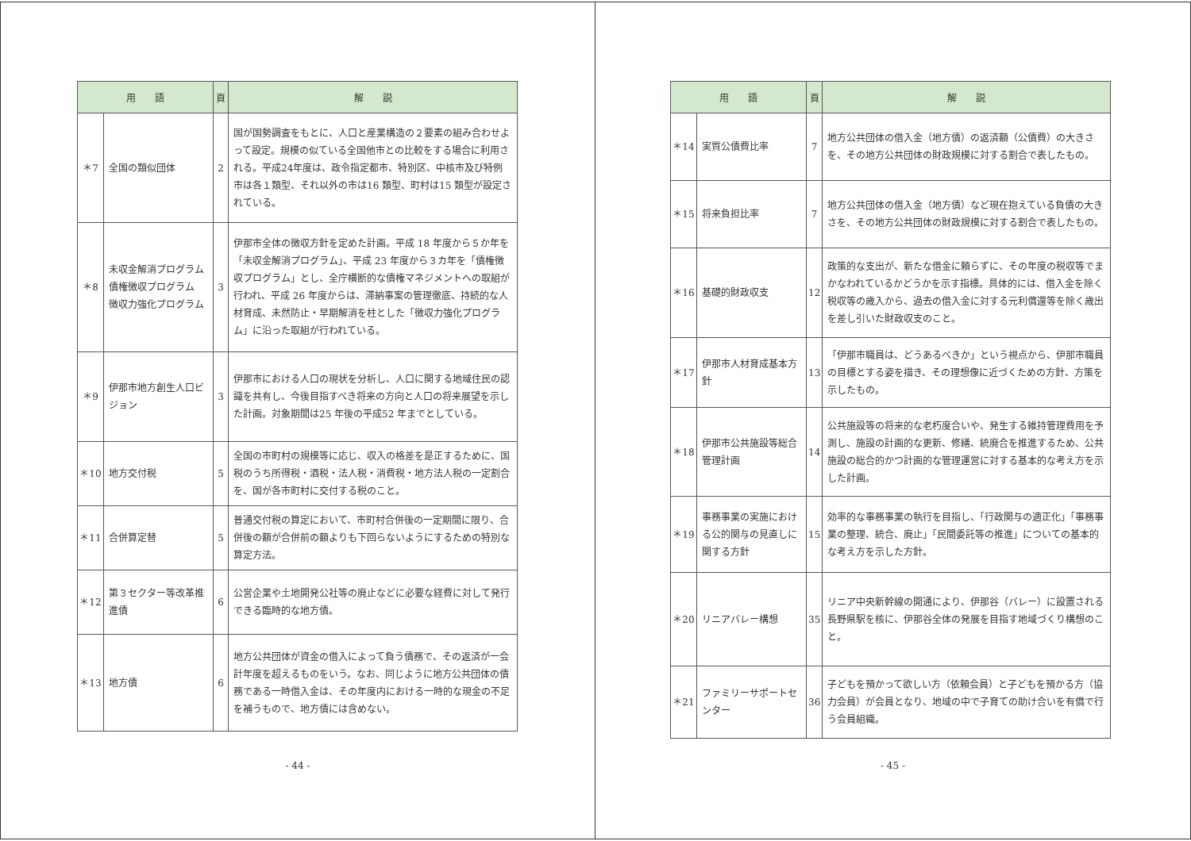| 用 語 | | 頁 | 解 説 |
| --- | --- | --- | --- |
| ＊7 | 全国の類似団体 | 2 | 国が国勢調査をもとに、人口と産業構造の２要素の組み合わせよって設定。規模の似ている全国他市との比較をする場合に利用される。平成24年度は、政令指定都市、特別区、中核市及び特例市は各１類型、それ以外の市は16 類型、町村は15 類型が設定されている。 |
| ＊8 | 未収金解消プログラム 債権徴収プログラム 徴収力強化プログラム | 3 | 伊那市全体の徴収方針を定めた計画。平成 18 年度から５か年を「未収金解消プログラム」、平成 23 年度から３カ年を「債権徴収プログラム」とし、全庁横断的な債権マネジメントへの取組が行われ、平成 26 年度からは、滞納事案の管理徹底、持続的な人材育成、未然防止・早期解消を柱とした「徴収力強化プログラム」に沿った取組が行われている。 |
| ＊9 | 伊那市地方創生人口ビジョン | 3 | 伊那市における人口の現状を分析し、人口に関する地域住民の認識を共有し、今後目指すべき将来の方向と人口の将来展望を示した計画。対象期間は25 年後の平成52 年までとしている。 |
| ＊10 | 地方交付税 | 5 | 全国の市町村の規模等に応じ、収入の格差を是正するために、国税のうち所得税・酒税・法人税・消費税・地方法人税の一定割合を、国が各市町村に交付する税のこと。 |
| ＊11 | 合併算定替 | 5 | 普通交付税の算定において、市町村合併後の一定期間に限り、合併後の額が合併前の額よりも下回らないようにするための特別な算定方法。 |
| ＊12 | 第３セクター等改革推進債 | 6 | 公営企業や土地開発公社等の廃止などに必要な経費に対して発行できる臨時的な地方債。 |
| ＊13 | 地方債 | 6 | 地方公共団体が資金の借入によって負う債務で、その返済が一会計年度を超えるものをいう。なお、同じように地方公共団体の債務である一時借入金は、その年度内における一時的な現金の不足を補うもので、地方債には含めない。 |
- 44 -
| 用 語 | | 頁 | 解 説 |
| --- | --- | --- | --- |
| ＊14 | 実質公債費比率 | 7 | 地方公共団体の借入金（地方債）の返済額（公債費）の大きさを、その地方公共団体の財政規模に対する割合で表したもの。 |
| ＊15 | 将来負担比率 | 7 | 地方公共団体の借入金（地方債）など現在抱えている負債の大きさを、その地方公共団体の財政規模に対する割合で表したもの。 |
| ＊16 | 基礎的財政収支 | 12 | 政策的な支出が、新たな借金に頼らずに、その年度の税収等でまかなわれているかどうかを示す指標。具体的には、借入金を除く税収等の歳入から、過去の借入金に対する元利償還等を除く歳出を差し引いた財政収支のこと。 |
| ＊17 | 伊那市人材育成基本方針 | 13 | 「伊那市職員は、どうあるべきか」という視点から、伊那市職員の目標とする姿を描き、その理想像に近づくための方針、方策を示したもの。 |
| ＊18 | 伊那市公共施設等総合管理計画 | 14 | 公共施設等の将来的な老朽度合いや、発生する維持管理費用を予測し、施設の計画的な更新、修繕、統廃合を推進するため、公共施設の総合的かつ計画的な管理運営に対する基本的な考え方を示した計画。 |
| ＊19 | 事務事業の実施における公的関与の見直しに関する方針 | 15 | 効率的な事務事業の執行を目指し、「行政関与の適正化」「事務事業の整理、統合、廃止」「民間委託等の推進」についての基本的な考え方を示した方針。 |
| ＊20 | リニアバレー構想 | 35 | リニア中央新幹線の開通により、伊那谷（バレー）に設置される長野県駅を核に、伊那谷全体の発展を目指す地域づくり構想のこと。 |
| ＊21 | ファミリーサポートセンター | 36 | 子どもを預かって欲しい方（依頼会員）と子どもを預かる方（協力会員）が会員となり、地域の中で子育ての助け合いを有償で行う会員組織。 |
- 45 -